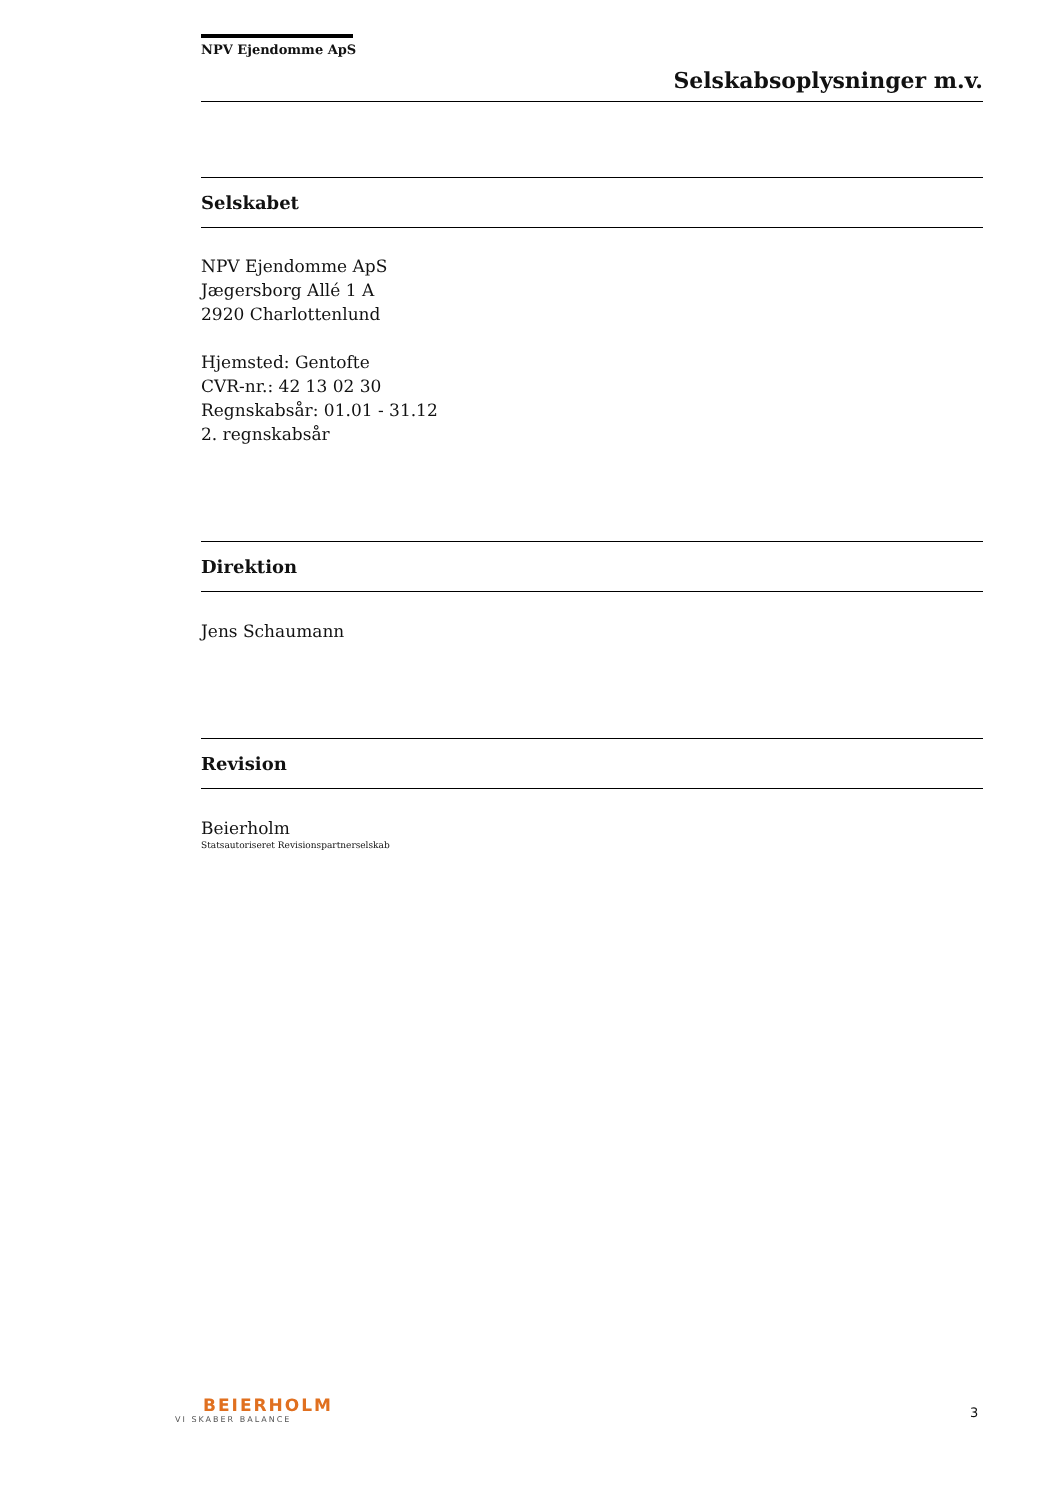NPV Ejendomme ApS
Selskabsoplysninger m.v.
Selskabet
NPV Ejendomme ApS
Jægersborg Allé 1 A
2920 Charlottenlund
Hjemsted: Gentofte
CVR-nr.: 42 13 02 30
Regnskabsår: 01.01 - 31.12
2. regnskabsår
Direktion
Jens Schaumann
Revision
Beierholm
Statsautoriseret Revisionspartnerselskab
BEIERHOLM
VI SKABER BALANCE
3